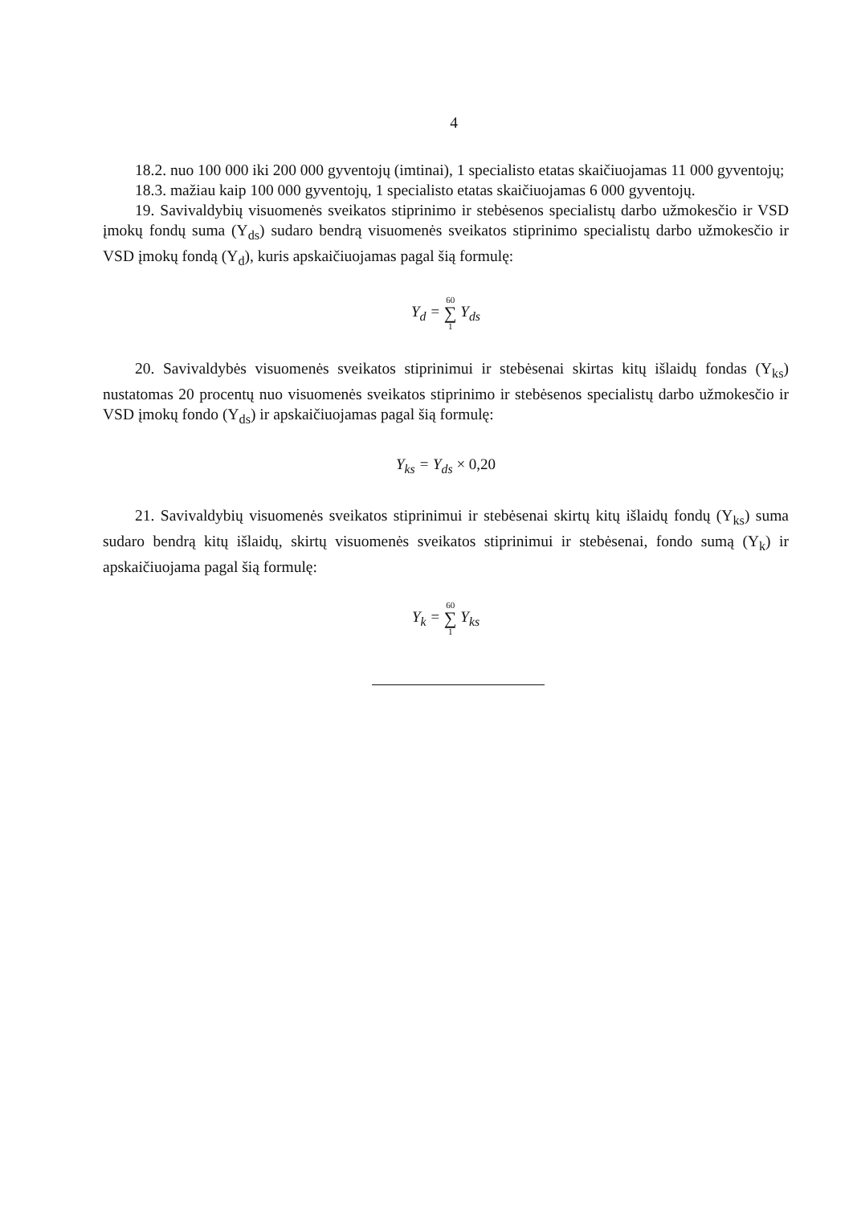4
18.2. nuo 100 000 iki 200 000 gyventojų (imtinai), 1 specialisto etatas skaičiuojamas 11 000 gyventojų;
18.3. mažiau kaip 100 000 gyventojų, 1 specialisto etatas skaičiuojamas 6 000 gyventojų.
19. Savivaldybių visuomenės sveikatos stiprinimo ir stebėsenos specialistų darbo užmokesčio ir VSD įmokų fondų suma (Y<sub>ds</sub>) sudaro bendrą visuomenės sveikatos stiprinimo specialistų darbo užmokesčio ir VSD įmokų fondą (Y<sub>d</sub>), kuris apskaičiuojamas pagal šią formulę:
Y<sub>d</sub> = 60 ∑ 1 Y<sub>ds</sub>
20. Savivaldybės visuomenės sveikatos stiprinimui ir stebėsenai skirtas kitų išlaidų fondas (Y<sub>ks</sub>) nustatomas 20 procentų nuo visuomenės sveikatos stiprinimo ir stebėsenos specialistų darbo užmokesčio ir VSD įmokų fondo (Y<sub>ds</sub>) ir apskaičiuojamas pagal šią formulę:
Y<sub>ks</sub> = Y<sub>ds</sub> × 0,20
21. Savivaldybių visuomenės sveikatos stiprinimui ir stebėsenai skirtų kitų išlaidų fondų (Y<sub>ks</sub>) suma sudaro bendrą kitų išlaidų, skirtų visuomenės sveikatos stiprinimui ir stebėsenai, fondo sumą (Y<sub>k</sub>) ir apskaičiuojama pagal šią formulę:
Y<sub>k</sub> = 60 ∑ 1 Y<sub>ks</sub>